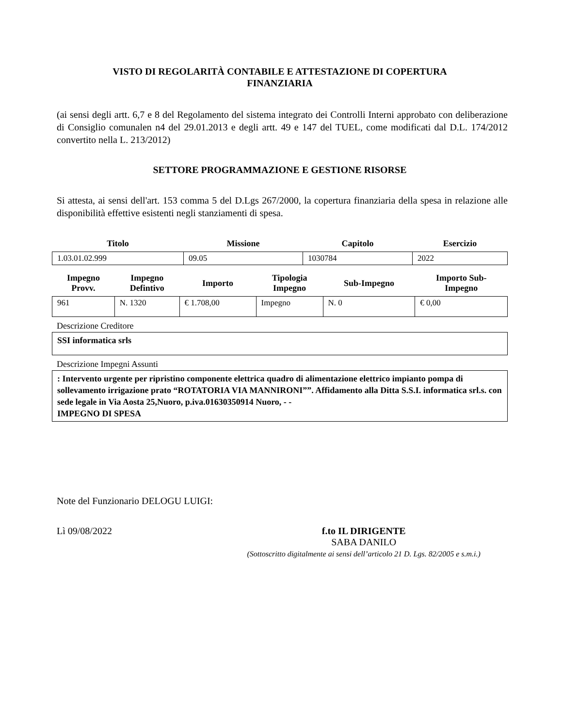VISTO DI REGOLARITÀ CONTABILE E ATTESTAZIONE DI COPERTURA
FINANZIARIA
(ai sensi degli artt. 6,7 e 8 del Regolamento del sistema integrato dei Controlli Interni approbato con deliberazione di Consiglio comunalen n4 del 29.01.2013 e degli artt. 49 e 147 del TUEL, come modificati dal D.L. 174/2012 convertito nella L. 213/2012)
SETTORE PROGRAMMAZIONE E GESTIONE RISORSE
Si attesta, ai sensi dell'art. 153 comma 5 del D.Lgs 267/2000, la copertura finanziaria della spesa in relazione alle disponibilità effettive esistenti negli stanziamenti di spesa.
| Titolo | Missione | Capitolo | Esercizio |
| --- | --- | --- | --- |
| 1.03.01.02.999 | 09.05 | 1030784 | 2022 |
| Impegno Provv. | Impegno Defintivo | Importo | Tipologia Impegno | Sub-Impegno | Importo Sub- Impegno |
| --- | --- | --- | --- | --- | --- |
| 961 | N. 1320 | € 1.708,00 | Impegno | N. 0 | € 0,00 |
Descrizione Creditore
SSI informatica srls
Descrizione Impegni Assunti
: Intervento urgente per ripristino componente elettrica quadro di alimentazione elettrico impianto pompa di sollevamento irrigazione prato “ROTATORIA VIA MANNIRONI””. Affidamento alla Ditta S.S.I. informatica srl.s. con sede legale in Via Aosta 25,Nuoro, p.iva.01630350914 Nuoro, - -
IMPEGNO DI SPESA
Note del Funzionario DELOGU LUIGI:
Lì 09/08/2022 f.to IL DIRIGENTE
SABA DANILO
(Sottoscritto digitalmente ai sensi dell’articolo 21 D. Lgs. 82/2005 e s.m.i.)